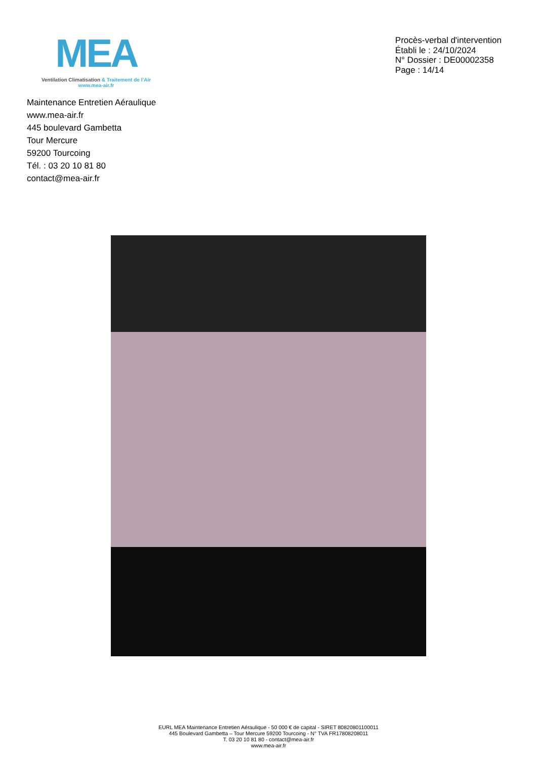MEA
Ventilation Climatisation & Traitement de l’Air
www.mea-air.fr
Procès-verbal d'intervention
Établi le : 24/10/2024
N° Dossier : DE00002358
Page : 14/14
Maintenance Entretien Aéraulique
www.mea-air.fr
445 boulevard Gambetta
Tour Mercure
59200 Tourcoing
Tél. : 03 20 10 81 80
contact@mea-air.fr
EURL MEA Maintenance Entretien Aéraulique - 50 000 € de capital - SIRET 80820801100011
445 Boulevard Gambetta – Tour Mercure 59200 Tourcoing - N° TVA FR17808208011
T. 03 20 10 81 80 - contact@mea-air.fr
www.mea-air.fr